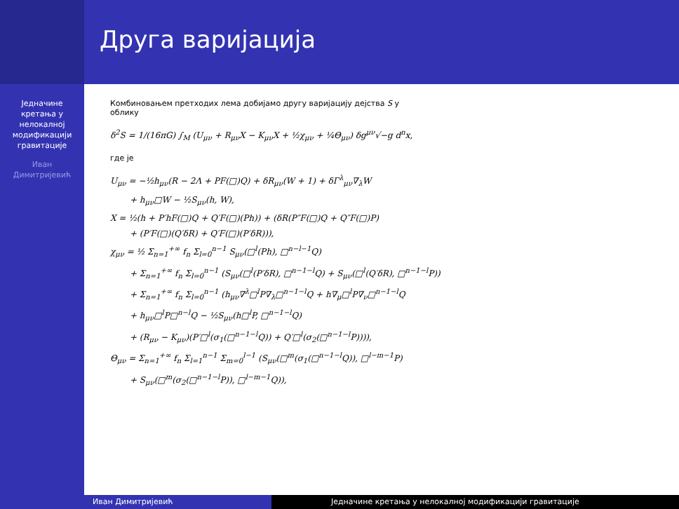Друга варијација
Једначине
кретања у
нелокалној
модификацији
гравитације
Иван
Димитријевић
Комбиновањем претходих лема добијамо другу варијацију дејства S у
облику
δ<sup>2</sup>S = 1/(16πG) ∫<sub>M</sub> (U<sub>μν</sub> + R<sub>μν</sub>X − K<sub>μν</sub>X + ½χ<sub>μν</sub> + ¼Θ<sub>μν</sub>) δg<sup>μν</sup>√−g d<sup>n</sup>x,
где је
U<sub>μν</sub> = −½h<sub>μν</sub>(R − 2Λ + PF(□)Q) + δR<sub>μν</sub>(W + 1) + δΓ<sup>λ</sup><sub>μν</sub>∇<sub>λ</sub>W
+ h<sub>μν</sub>□W − ½S<sub>μν</sub>(h, W),
X = ½(h + P′hF(□)Q + Q′F(□)(Ph)) + (δR(P″F(□)Q + Q″F(□)P)
+ (P′F(□)(Q′δR) + Q′F(□)(P′δR))),
χ<sub>μν</sub> = ½ Σ<sub>n=1</sub><sup>+∞</sup> f<sub>n</sub> Σ<sub>l=0</sub><sup>n−1</sup> S<sub>μν</sub>(□<sup>l</sup>(Ph), □<sup>n−l−1</sup>Q)
+ Σ<sub>n=1</sub><sup>+∞</sup> f<sub>n</sub> Σ<sub>l=0</sub><sup>n−1</sup> (S<sub>μν</sub>(□<sup>l</sup>(P′δR), □<sup>n−1−l</sup>Q) + S<sub>μν</sub>(□<sup>l</sup>(Q′δR), □<sup>n−1−l</sup>P))
+ Σ<sub>n=1</sub><sup>+∞</sup> f<sub>n</sub> Σ<sub>l=0</sub><sup>n−1</sup> (h<sub>μν</sub>∇<sup>λ</sup>□<sup>l</sup>P∇<sub>λ</sub>□<sup>n−1−l</sup>Q + h∇<sub>μ</sub>□<sup>l</sup>P∇<sub>ν</sub>□<sup>n−1−l</sup>Q
+ h<sub>μν</sub>□<sup>l</sup>P□<sup>n−l</sup>Q − ½S<sub>μν</sub>(h□<sup>l</sup>P, □<sup>n−1−l</sup>Q)
+ (R<sub>μν</sub> − K<sub>μν</sub>)(P′□<sup>l</sup>(σ<sub>1</sub>(□<sup>n−1−l</sup>Q)) + Q′□<sup>l</sup>(σ<sub>2</sub>(□<sup>n−1−l</sup>P)))),
Θ<sub>μν</sub> = Σ<sub>n=1</sub><sup>+∞</sup> f<sub>n</sub> Σ<sub>l=1</sub><sup>n−1</sup> Σ<sub>m=0</sub><sup>l−1</sup> (S<sub>μν</sub>(□<sup>m</sup>(σ<sub>1</sub>(□<sup>n−1−l</sup>Q)), □<sup>l−m−1</sup>P)
+ S<sub>μν</sub>(□<sup>m</sup>(σ<sub>2</sub>(□<sup>n−1−l</sup>P)), □<sup>l−m−1</sup>Q)),
Иван Димитријевић Једначине кретања у нелокалној модификацији гравитације